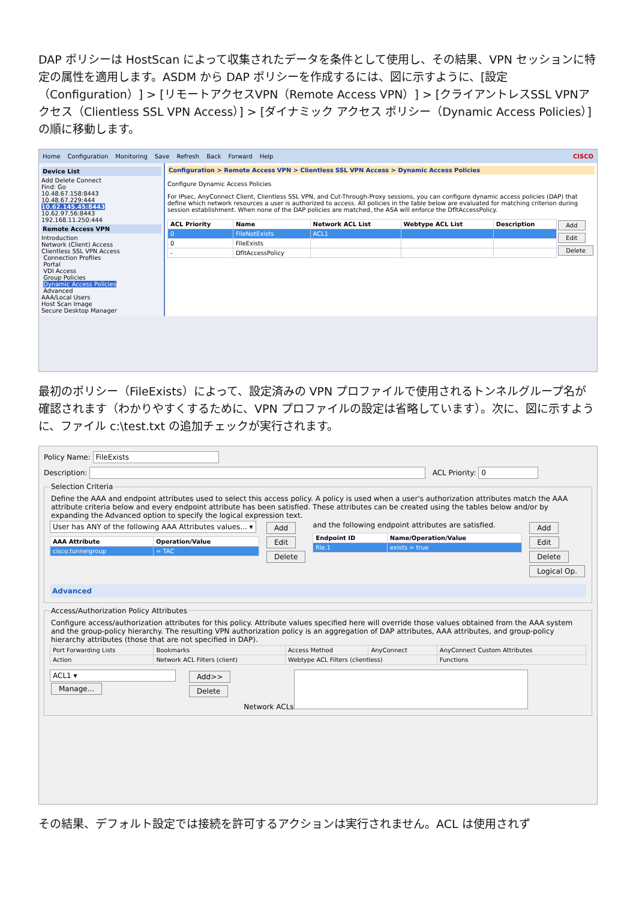DAP ポリシーは HostScan によって収集されたデータを条件として使用し、その結果、VPN セッションに特定の属性を適用します。ASDM から DAP ポリシーを作成するには、図に示すように、[設定（Configuration）] > [リモートアクセスVPN（Remote Access VPN）] > [クライアントレスSSL VPNアクセス（Clientless SSL VPN Access）] > [ダイナミック アクセス ポリシー（Dynamic Access Policies）] の順に移動します。
Home Configuration Monitoring Save Refresh Back Forward Help CISCO
Device List
Add Delete Connect
Find: Go
10.48.67.158:8443
10.48.67.229:444
10.62.145.45:8443
10.62.97.56:8443
192.168.11.250:444
Remote Access VPN
Introduction
Network (Client) Access
Clientless SSL VPN Access
Connection Profiles
Portal
VDI Access
Group Policies
Dynamic Access Policies
Advanced
AAA/Local Users
Host Scan Image
Secure Desktop Manager
Configuration > Remote Access VPN > Clientless SSL VPN Access > Dynamic Access Policies
Configure Dynamic Access Policies
For IPsec, AnyConnect Client, Clientless SSL VPN, and Cut-Through-Proxy sessions, you can configure dynamic access policies (DAP) that define which network resources a user is authorized to access. All policies in the table below are evaluated for matching criterion during session establishment. When none of the DAP policies are matched, the ASA will enforce the DfltAccessPolicy.
| ACL Priority | Name | Network ACL List | Webtype ACL List | Description |
| --- | --- | --- | --- | --- |
| 0 | FileNotExists | ACL1 | | |
| 0 | FileExists | | | |
| - | DfltAccessPolicy | | | |
Add
Edit
Delete
最初のポリシー（FileExists）によって、設定済みの VPN プロファイルで使用されるトンネルグループ名が確認されます（わかりやすくするために、VPN プロファイルの設定は省略しています）。次に、図に示すように、ファイル c:\test.txt の追加チェックが実行されます。
Policy Name: FileExists
Description: ACL Priority: 0
Selection Criteria
Define the AAA and endpoint attributes used to select this access policy. A policy is used when a user's authorization attributes match the AAA attribute criteria below and every endpoint attribute has been satisfied. These attributes can be created using the tables below and/or by expanding the Advanced option to specify the logical expression text.
User has ANY of the following AAA Attributes values... ▾
| AAA Attribute | Operation/Value |
| --- | --- |
| cisco.tunnelgroup | = TAC |
Add
Edit
Delete
and the following endpoint attributes are satisfied.
| Endpoint ID | Name/Operation/Value |
| --- | --- |
| file.1 | exists = true |
Add
Edit
Delete
Logical Op.
Advanced
Access/Authorization Policy Attributes
Configure access/authorization attributes for this policy. Attribute values specified here will override those values obtained from the AAA system and the group-policy hierarchy. The resulting VPN authorization policy is an aggregation of DAP attributes, AAA attributes, and group-policy hierarchy attributes (those that are not specified in DAP).
| Port Forwarding Lists | Bookmarks | Access Method | AnyConnect | AnyConnect Custom Attributes |
| Action | Network ACL Filters (client) | Webtype ACL Filters (clientless) | | Functions |
ACL1 ▾
Manage...
Add>>
Delete
Network ACLs
その結果、デフォルト設定では接続を許可するアクションは実行されません。ACL は使用されず